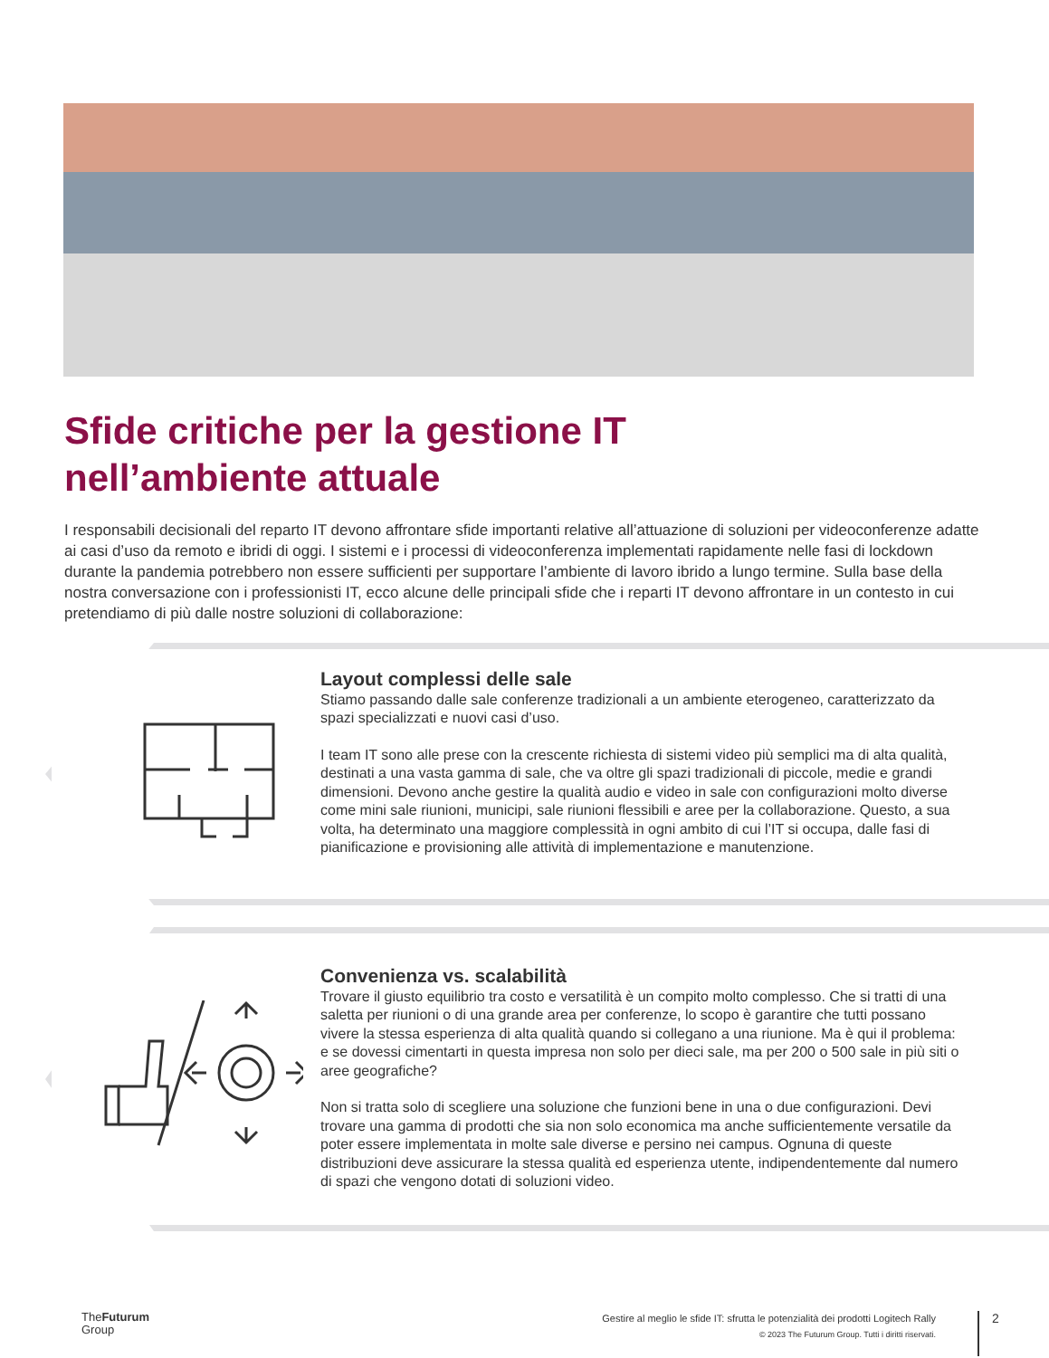Sfide critiche per la gestione IT
nell’ambiente attuale
I responsabili decisionali del reparto IT devono affrontare sfide importanti relative all’attuazione di soluzioni per videoconferenze adatte ai casi d’uso da remoto e ibridi di oggi. I sistemi e i processi di videoconferenza implementati rapidamente nelle fasi di lockdown durante la pandemia potrebbero non essere sufficienti per supportare l’ambiente di lavoro ibrido a lungo termine. Sulla base della nostra conversazione con i professionisti IT, ecco alcune delle principali sfide che i reparti IT devono affrontare in un contesto in cui pretendiamo di più dalle nostre soluzioni di collaborazione:
Layout complessi delle sale
Stiamo passando dalle sale conferenze tradizionali a un ambiente eterogeneo, caratterizzato da spazi specializzati e nuovi casi d’uso.
I team IT sono alle prese con la crescente richiesta di sistemi video più semplici ma di alta qualità, destinati a una vasta gamma di sale, che va oltre gli spazi tradizionali di piccole, medie e grandi dimensioni. Devono anche gestire la qualità audio e video in sale con configurazioni molto diverse come mini sale riunioni, municipi, sale riunioni flessibili e aree per la collaborazione. Questo, a sua volta, ha determinato una maggiore complessità in ogni ambito di cui l’IT si occupa, dalle fasi di pianificazione e provisioning alle attività di implementazione e manutenzione.
Convenienza vs. scalabilità
Trovare il giusto equilibrio tra costo e versatilità è un compito molto complesso. Che si tratti di una saletta per riunioni o di una grande area per conferenze, lo scopo è garantire che tutti possano vivere la stessa esperienza di alta qualità quando si collegano a una riunione. Ma è qui il problema: e se dovessi cimentarti in questa impresa non solo per dieci sale, ma per 200 o 500 sale in più siti o aree geografiche?
Non si tratta solo di scegliere una soluzione che funzioni bene in una o due configurazioni. Devi trovare una gamma di prodotti che sia non solo economica ma anche sufficientemente versatile da poter essere implementata in molte sale diverse e persino nei campus. Ognuna di queste distribuzioni deve assicurare la stessa qualità ed esperienza utente, indipendentemente dal numero di spazi che vengono dotati di soluzioni video.
TheFuturum
Group
Gestire al meglio le sfide IT: sfrutta le potenzialità dei prodotti Logitech Rally
© 2023 The Futurum Group. Tutti i diritti riservati.
2